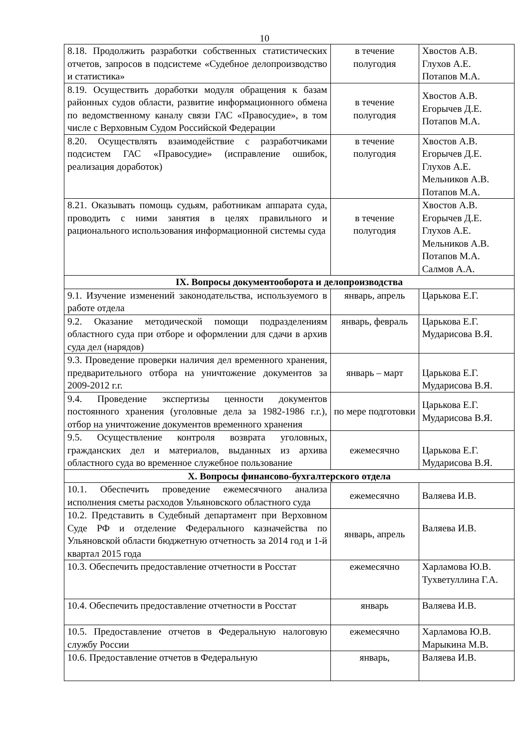10
| 8.18. Продолжить разработки собственных статистических отчетов, запросов в подсистеме «Судебное делопроизводство и статистика» | в течение полугодия | Хвостов А.В. Глухов А.Е. Потапов М.А. |
| 8.19. Осуществить доработки модуля обращения к базам районных судов области, развитие информационного обмена по ведомственному каналу связи ГАС «Правосудие», в том числе с Верховным Судом Российской Федерации | в течение полугодия | Хвостов А.В. Егорычев Д.Е. Потапов М.А. |
| 8.20. Осуществлять взаимодействие с разработчиками подсистем ГАС «Правосудие» (исправление ошибок, реализация доработок) | в течение полугодия | Хвостов А.В. Егорычев Д.Е. Глухов А.Е. Мельников А.В. Потапов М.А. |
| 8.21. Оказывать помощь судьям, работникам аппарата суда, проводить с ними занятия в целях правильного и рационального использования информационной системы суда | в течение полугодия | Хвостов А.В. Егорычев Д.Е. Глухов А.Е. Мельников А.В. Потапов М.А. Салмов А.А. |
| IX. Вопросы документооборота и делопроизводства | | |
| 9.1. Изучение изменений законодательства, используемого в работе отдела | январь, апрель | Царькова Е.Г. |
| 9.2. Оказание методической помощи подразделениям областного суда при отборе и оформлении для сдачи в архив суда дел (нарядов) | январь, февраль | Царькова Е.Г. Мударисова В.Я. |
| 9.3. Проведение проверки наличия дел временного хранения, предварительного отбора на уничтожение документов за 2009-2012 г.г. | январь – март | Царькова Е.Г. Мударисова В.Я. |
| 9.4. Проведение экспертизы ценности документов постоянного хранения (уголовные дела за 1982-1986 г.г.), отбор на уничтожение документов временного хранения | по мере подготовки | Царькова Е.Г. Мударисова В.Я. |
| 9.5. Осуществление контроля возврата уголовных, гражданских дел и материалов, выданных из архива областного суда во временное служебное пользование | ежемесячно | Царькова Е.Г. Мударисова В.Я. |
| X. Вопросы финансово-бухгалтерского отдела | | |
| 10.1. Обеспечить проведение ежемесячного анализа исполнения сметы расходов Ульяновского областного суда | ежемесячно | Валяева И.В. |
| 10.2. Представить в Судебный департамент при Верховном Суде РФ и отделение Федерального казначейства по Ульяновской области бюджетную отчетность за 2014 год и 1-й квартал 2015 года | январь, апрель | Валяева И.В. |
| 10.3. Обеспечить предоставление отчетности в Росстат | ежемесячно | Харламова Ю.В. Тухветуллина Г.А. |
| 10.4. Обеспечить предоставление отчетности в Росстат | январь | Валяева И.В. |
| 10.5. Предоставление отчетов в Федеральную налоговую службу России | ежемесячно | Харламова Ю.В. Марыкина М.В. |
| 10.6. Предоставление отчетов в Федеральную | январь, | Валяева И.В. |